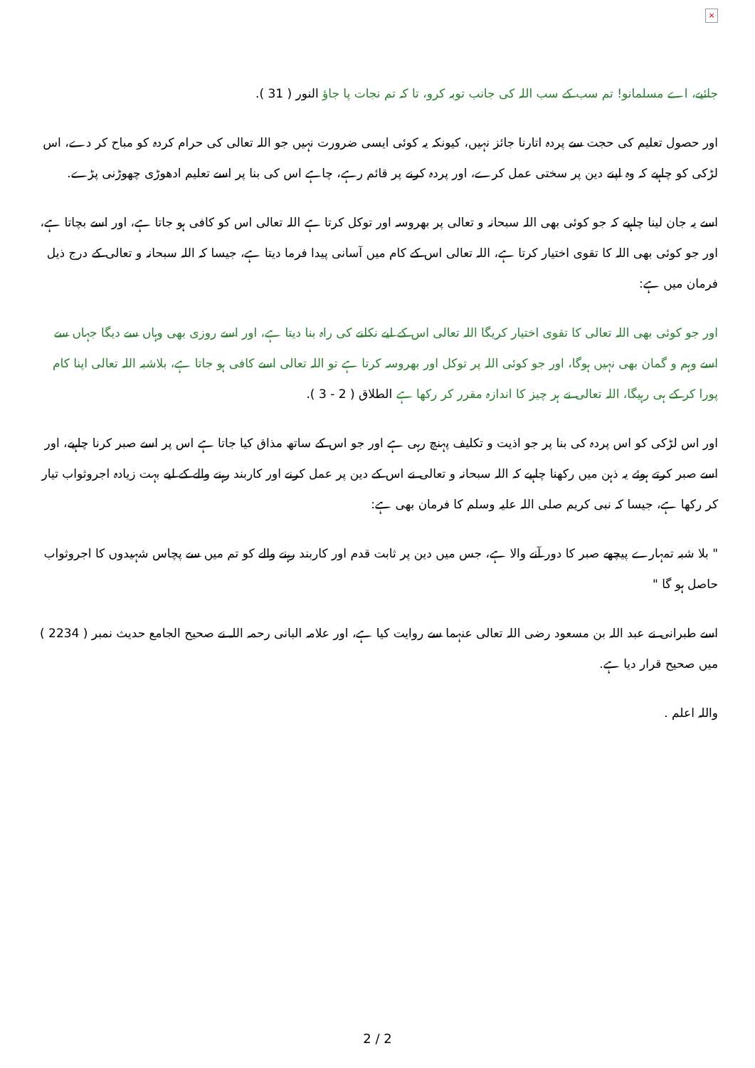×
جائیے، اے مسلمانو! تم سب کے سب اللہ کی جانب توبہ کرو، تا کہ تم نجات پا جاؤ النور ( 31 ).
اور حصول تعلیم کی حجت سے پردہ اتارنا جائز نہیں، کیونکہ یہ کوئی ایسی ضرورت نہیں جو اللہ تعالی کی حرام کردہ کو مباح کر دے، اس لڑکی کو چاہیے کہ وہ اپنے دین پر سختی عمل کرے، اور پردہ کرنے پر قائم رہے، چاہے اس کی بنا پر اسے تعلیم ادھوڑی چھوڑنی پڑے.
اسے یہ جان لینا چاہیے کہ جو کوئی بھی اللہ سبحانہ و تعالی پر بھروسہ اور توکل کرتا ہے اللہ تعالی اس کو کافی ہو جاتا ہے، اور اسے بچاتا ہے، اور جو کوئی بھی اللہ کا تقوی اختیار کرتا ہے، اللہ تعالی اس کے کام میں آسانی پیدا فرما دیتا ہے، جیسا کہ اللہ سبحانہ و تعالی کے درج ذیل فرمان میں ہے:
اور جو کوئی بھی اللہ تعالی کا تقوی اختیار کریگا اللہ تعالی اس کے لیے نکلنے کی راہ بنا دیتا ہے، اور اسے روزی بھی وہاں سے دیگا جہاں سے اسے وہم و گمان بھی نہیں ہوگا، اور جو کوئی اللہ پر توکل اور بھروسہ کرتا ہے تو اللہ تعالی اسے کافی ہو جاتا ہے، بلاشبہ اللہ تعالی اپنا کام پورا کر کے ہی رہیگا، اللہ تعالی نے ہر چیز کا اندازہ مقرر کر رکھا ہے الطلاق ( 2 - 3 ).
اور اس لڑکی کو اس پردہ کی بنا پر جو اذیت و تکلیف پہنچ رہی ہے اور جو اس کے ساتھ مذاق کیا جاتا ہے اس پر اسے صبر کرنا چاہیے، اور اسے صبر کرتے ہوئے یہ ذہن میں رکھنا چاہیے کہ اللہ سبحانہ و تعالی نے اس کے دین پر عمل کرنے اور کاربند رہنے والے کے لیے بہت زیادہ اجروثواب تیار کر رکھا ہے، جیسا کہ نبی کریم صلی اللہ علیہ وسلم کا فرمان بھی ہے:
" بلا شبہ تمہارے پیچھے صبر کا دور آنے والا ہے، جس میں دین پر ثابت قدم اور کاربند رہنے والے کو تم میں سے پچاس شہیدوں کا اجروثواب حاصل ہو گا "
اسے طبرانی نے عبد اللہ بن مسعود رضی اللہ تعالی عنہما سے روایت کیا ہے، اور علامہ البانی رحمہ اللہ نے صحیح الجامع حدیث نمبر ( 2234 ) میں صحیح قرار دیا ہے.
واللہ اعلم .
2 / 2